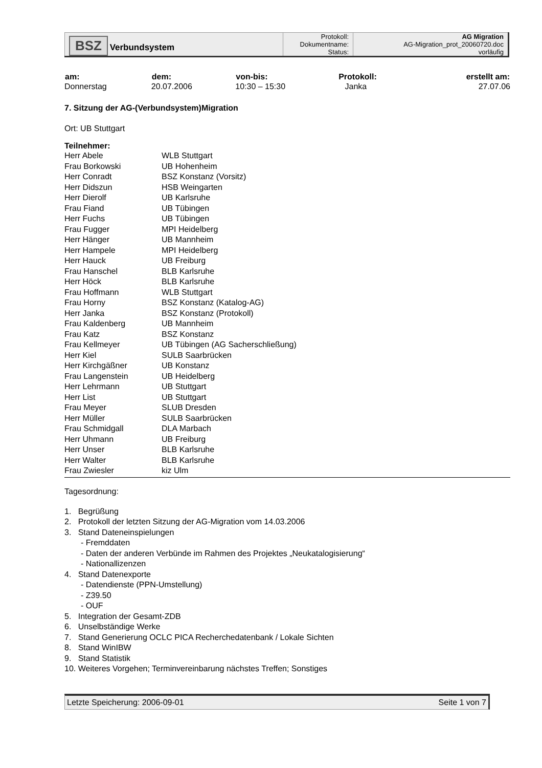| BSZ Verbundsystem | Protokoll: | AG Migration |
| | Dokumentname: | AG-Migration_prot_20060720.doc |
| | Status: | vorläufig |
| am: | dem: | von-bis: | Protokoll: | erstellt am: |
| --- | --- | --- | --- | --- |
| Donnerstag | 20.07.2006 | 10:30 – 15:30 | Janka | 27.07.06 |
7. Sitzung der AG-(Verbundsystem)Migration
Ort: UB Stuttgart
Teilnehmer:
| Herr Abele | WLB Stuttgart |
| Frau Borkowski | UB Hohenheim |
| Herr Conradt | BSZ Konstanz (Vorsitz) |
| Herr Didszun | HSB Weingarten |
| Herr Dierolf | UB Karlsruhe |
| Frau Fiand | UB Tübingen |
| Herr Fuchs | UB Tübingen |
| Frau Fugger | MPI Heidelberg |
| Herr Hänger | UB Mannheim |
| Herr Hampele | MPI Heidelberg |
| Herr Hauck | UB Freiburg |
| Frau Hanschel | BLB Karlsruhe |
| Herr Höck | BLB Karlsruhe |
| Frau Hoffmann | WLB Stuttgart |
| Frau Horny | BSZ Konstanz (Katalog-AG) |
| Herr Janka | BSZ Konstanz (Protokoll) |
| Frau Kaldenberg | UB Mannheim |
| Frau Katz | BSZ Konstanz |
| Frau Kellmeyer | UB Tübingen (AG Sacherschließung) |
| Herr Kiel | SULB Saarbrücken |
| Herr Kirchgäßner | UB Konstanz |
| Frau Langenstein | UB Heidelberg |
| Herr Lehrmann | UB Stuttgart |
| Herr List | UB Stuttgart |
| Frau Meyer | SLUB Dresden |
| Herr Müller | SULB Saarbrücken |
| Frau Schmidgall | DLA Marbach |
| Herr Uhmann | UB Freiburg |
| Herr Unser | BLB Karlsruhe |
| Herr Walter | BLB Karlsruhe |
| Frau Zwiesler | kiz Ulm |
Tagesordnung:
1. Begrüßung
2. Protokoll der letzten Sitzung der AG-Migration vom 14.03.2006
3. Stand Dateneinspielungen
- Fremddaten
- Daten der anderen Verbünde im Rahmen des Projektes „Neukatalogisierung“
- Nationallizenzen
4. Stand Datenexporte
- Datendienste (PPN-Umstellung)
- Z39.50
- OUF
5. Integration der Gesamt-ZDB
6. Unselbständige Werke
7. Stand Generierung OCLC PICA Recherchedatenbank / Lokale Sichten
8. Stand WinIBW
9. Stand Statistik
10. Weiteres Vorgehen; Terminvereinbarung nächstes Treffen; Sonstiges
Letzte Speicherung: 2006-09-01 Seite 1 von 7